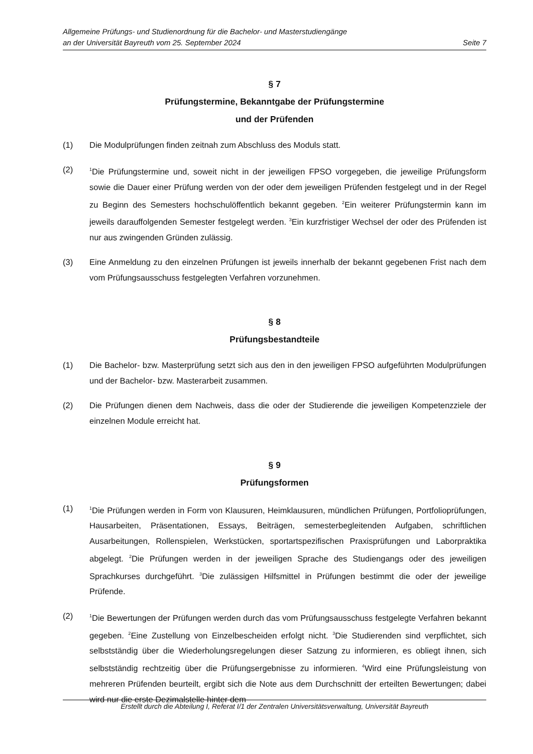Allgemeine Prüfungs- und Studienordnung für die Bachelor- und Masterstudiengänge
an der Universität Bayreuth vom 25. September 2024 Seite 7
§ 7
Prüfungstermine, Bekanntgabe der Prüfungstermine
und der Prüfenden
(1) Die Modulprüfungen finden zeitnah zum Abschluss des Moduls statt.
(2)
<sup>1</sup> Die Prüfungstermine und, soweit nicht in der jeweiligen FPSO vorgegeben, die jeweilige Prüfungsform sowie die Dauer einer Prüfung werden von der oder dem jeweiligen Prüfenden festgelegt und in der Regel zu Beginn des Semesters hochschulöffentlich bekannt gegeben. <sup>2</sup>Ein weiterer Prüfungstermin kann im jeweils darauffolgenden Semester festgelegt werden. <sup>3</sup>Ein kurzfristiger Wechsel der oder des Prüfenden ist nur aus zwingenden Gründen zulässig.
(3) Eine Anmeldung zu den einzelnen Prüfungen ist jeweils innerhalb der bekannt gegebenen Frist nach dem vom Prüfungsausschuss festgelegten Verfahren vorzunehmen.
§ 8
Prüfungsbestandteile
(1) Die Bachelor- bzw. Masterprüfung setzt sich aus den in den jeweiligen FPSO aufgeführten Modulprüfungen und der Bachelor- bzw. Masterarbeit zusammen.
(2) Die Prüfungen dienen dem Nachweis, dass die oder der Studierende die jeweiligen Kompetenzziele der einzelnen Module erreicht hat.
§ 9
Prüfungsformen
(1)
<sup>1</sup> Die Prüfungen werden in Form von Klausuren, Heimklausuren, mündlichen Prüfungen, Portfolioprüfungen, Hausarbeiten, Präsentationen, Essays, Beiträgen, semesterbegleitenden Aufgaben, schriftlichen Ausarbeitungen, Rollenspielen, Werkstücken, sportartspezifischen Praxisprüfungen und Laborpraktika abgelegt. <sup>2</sup>Die Prüfungen werden in der jeweiligen Sprache des Studiengangs oder des jeweiligen Sprachkurses durchgeführt. <sup>3</sup>Die zulässigen Hilfsmittel in Prüfungen bestimmt die oder der jeweilige Prüfende.
(2)
<sup>1</sup> Die Bewertungen der Prüfungen werden durch das vom Prüfungsausschuss festgelegte Verfahren bekannt gegeben. <sup>2</sup>Eine Zustellung von Einzelbescheiden erfolgt nicht. <sup>3</sup>Die Studierenden sind verpflichtet, sich selbstständig über die Wiederholungsregelungen dieser Satzung zu informieren, es obliegt ihnen, sich selbstständig rechtzeitig über die Prüfungsergebnisse zu informieren. <sup>4</sup>Wird eine Prüfungsleistung von mehreren Prüfenden beurteilt, ergibt sich die Note aus dem Durchschnitt der erteilten Bewertungen; dabei wird nur die erste Dezimalstelle hinter dem
Erstellt durch die Abteilung I, Referat I/1 der Zentralen Universitätsverwaltung, Universität Bayreuth